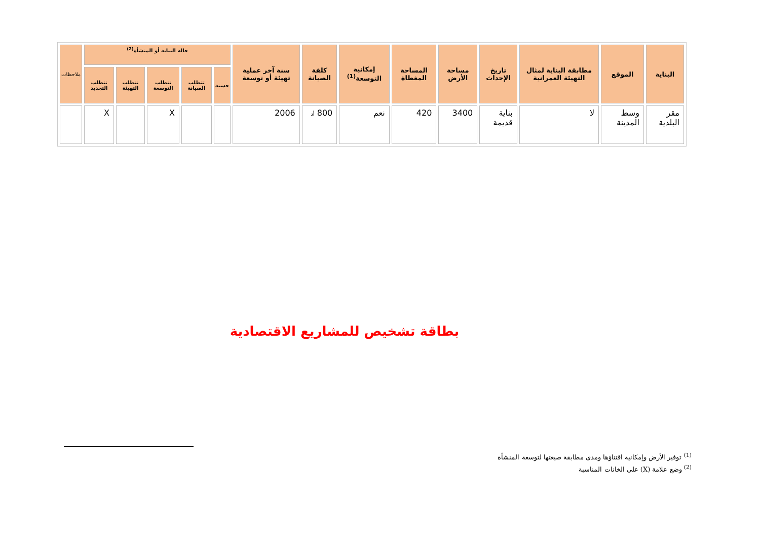| البناية | الموقع | مطابقة البناية لمثال التهيئة العمرانية | تاريخ الإحداث | مساحة الأرض | المساحة المغطاة | إمكانية التوسعة<sup>(1)</sup> | كلفة الصيانة | سنة آخر عملية تهيئة أو توسعة | حالة البناية أو المنشأة<sup>(2)</sup> | | | | | ملاحظات |
| --- | --- | --- | --- | --- | --- | --- | --- | --- | --- | --- | --- | --- | --- | --- |
| | | | | | | | | | حسنة | تتطلب الصيانة | تتطلب التوسعة | تتطلب التهيئة | تتطلب التجديد | |
| مقر البلدية | وسط المدينة | لا | بناية قديمة | 3400 | 420 | نعم | 800 أد | 2006 | | | X | | X | |
بطاقة تشخيص للمشاريع الاقتصادية
<sup>(1)</sup> توفير الأرض وإمكانية اقتناؤها ومدى مطابقة صيغتها لتوسعة المنشأة
<sup>(2)</sup> وضع علامة (X) على الخانات المناسبة